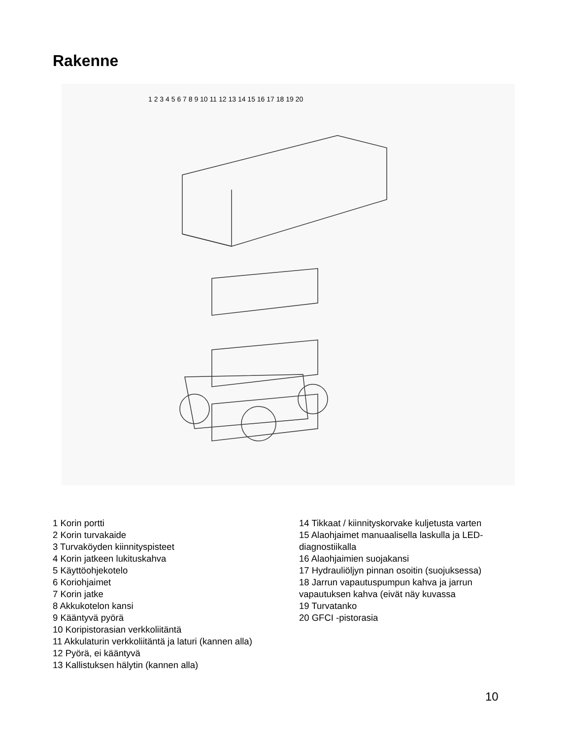Rakenne
1 2 3 4 5 6 7 8 9 10 11 12 13 14 15 16 17 18 19 20
1 Korin portti
2 Korin turvakaide
3 Turvaköyden kiinnityspisteet
4 Korin jatkeen lukituskahva
5 Käyttöohjekotelo
6 Koriohjaimet
7 Korin jatke
8 Akkukotelon kansi
9 Kääntyvä pyörä
10 Koripistorasian verkkoliitäntä
11 Akkulaturin verkkoliitäntä ja laturi (kannen alla)
12 Pyörä, ei kääntyvä
13 Kallistuksen hälytin (kannen alla)
14 Tikkaat / kiinnityskorvake kuljetusta varten
15 Alaohjaimet manuaalisella laskulla ja LED-diagnostiikalla
16 Alaohjaimien suojakansi
17 Hydrauliöljyn pinnan osoitin (suojuksessa)
18 Jarrun vapautuspumpun kahva ja jarrun vapautuksen kahva (eivät näy kuvassa
19 Turvatanko
20 GFCI -pistorasia
10